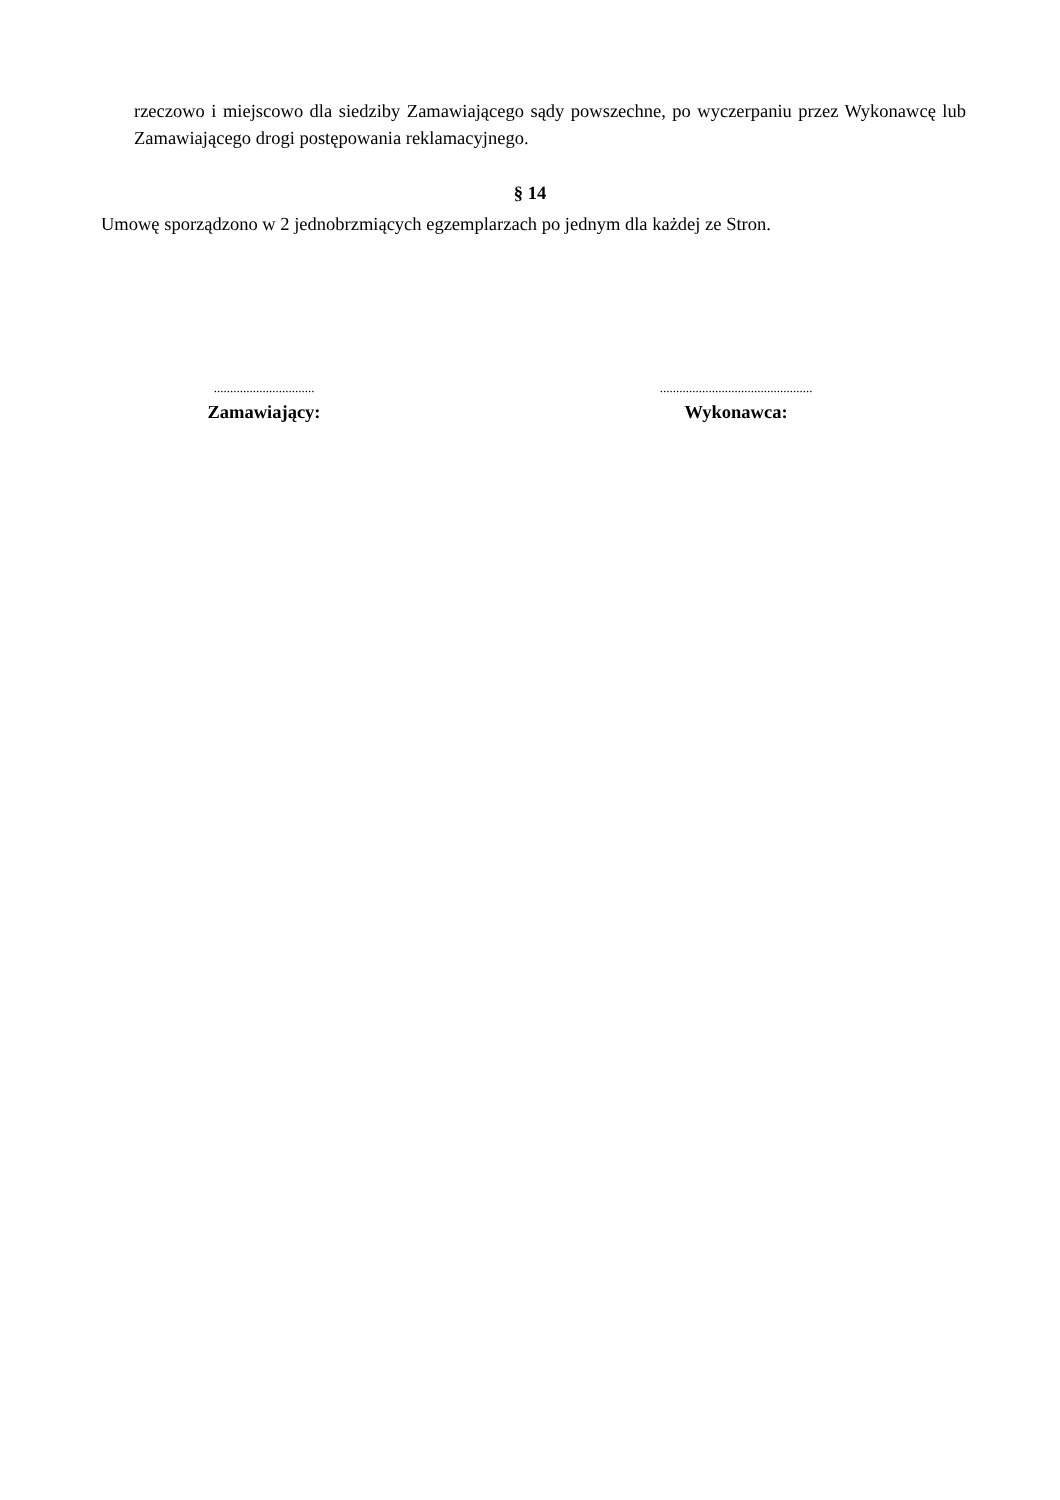rzeczowo i miejscowo dla siedziby Zamawiającego sądy powszechne, po wyczerpaniu przez Wykonawcę lub Zamawiającego drogi postępowania reklamacyjnego.
§ 14
Umowę sporządzono w 2 jednobrzmiących egzemplarzach po jednym dla każdej ze Stron.
...............................
Zamawiający:
...............................................
Wykonawca: